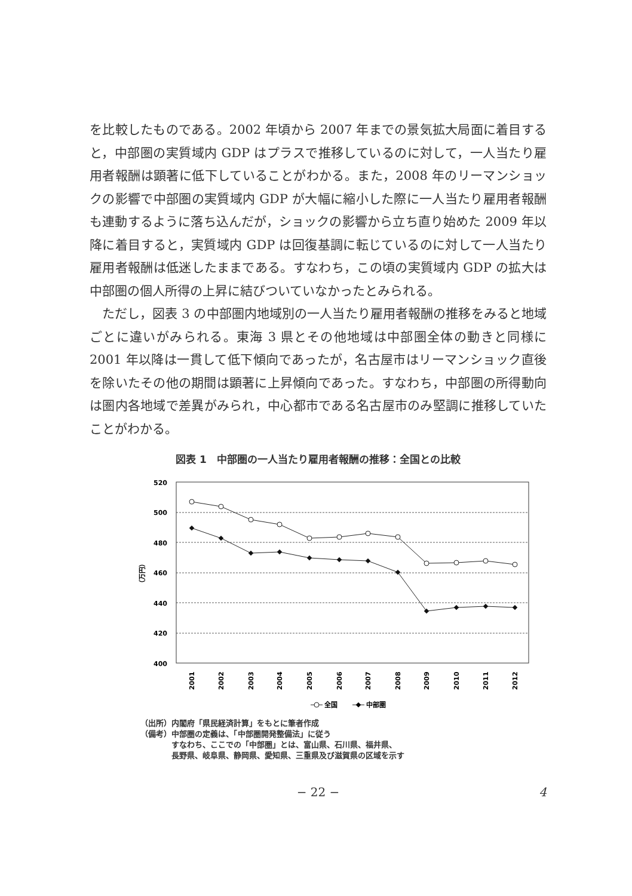を比較したものである。2002 年頃から 2007 年までの景気拡大局面に着目すると，中部圏の実質域内 GDP はプラスで推移しているのに対して，一人当たり雇用者報酬は顕著に低下していることがわかる。また，2008 年のリーマンショックの影響で中部圏の実質域内 GDP が大幅に縮小した際に一人当たり雇用者報酬も連動するように落ち込んだが，ショックの影響から立ち直り始めた 2009 年以降に着目すると，実質域内 GDP は回復基調に転じているのに対して一人当たり雇用者報酬は低迷したままである。すなわち，この頃の実質域内 GDP の拡大は中部圏の個人所得の上昇に結びついていなかったとみられる。
ただし，図表 3 の中部圏内地域別の一人当たり雇用者報酬の推移をみると地域ごとに違いがみられる。東海 3 県とその他地域は中部圏全体の動きと同様に 2001 年以降は一貫して低下傾向であったが，名古屋市はリーマンショック直後を除いたその他の期間は顕著に上昇傾向であった。すなわち，中部圏の所得動向は圏内各地域で差異がみられ，中心都市である名古屋市のみ堅調に推移していたことがわかる。
図表 1　中部圏の一人当たり雇用者報酬の推移：全国との比較
520
500
480
460
440
420
400
（万円）
2001
2002
2003
2004
2005
2006
2007
2008
2009
2010
2011
2012
全国
中部圏
（出所）内閣府「県民経済計算」をもとに筆者作成
（備考）中部圏の定義は、「中部圏開発整備法」に従う
　　　　すなわち、ここでの「中部圏」とは、富山県、石川県、福井県、
　　　　長野県、岐阜県、静岡県、愛知県、三重県及び滋賀県の区域を示す
− 22 − 4